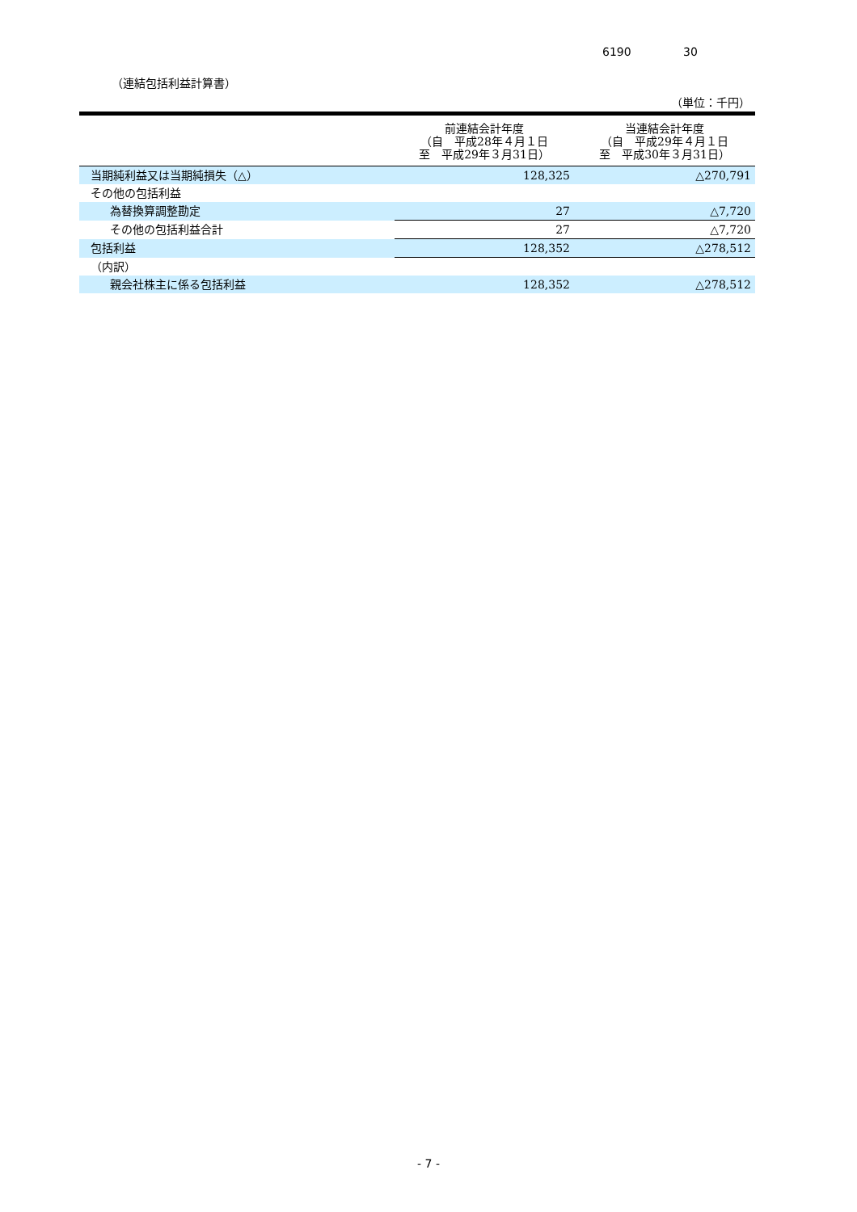6190 30
（連結包括利益計算書）
（単位：千円）
| | 前連結会計年度 （自 平成28年４月１日 至 平成29年３月31日） | 当連結会計年度 （自 平成29年４月１日 至 平成30年３月31日） |
| --- | --- | --- |
| 当期純利益又は当期純損失（△） | 128,325 | △270,791 |
| その他の包括利益 | | |
| 為替換算調整勘定 | 27 | △7,720 |
| その他の包括利益合計 | 27 | △7,720 |
| 包括利益 | 128,352 | △278,512 |
| （内訳） | | |
| 親会社株主に係る包括利益 | 128,352 | △278,512 |
- 7 -